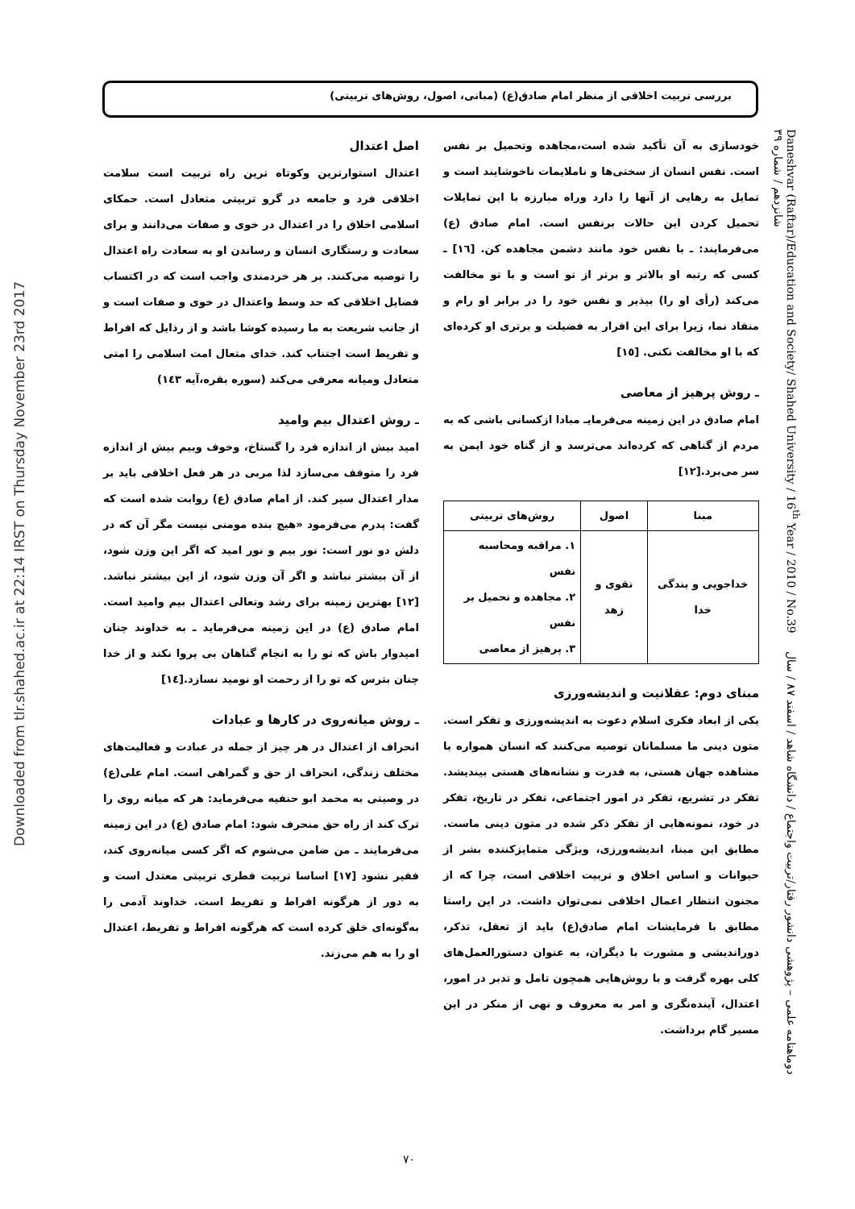بررسی تربیت اخلاقی از منظر امام صادق(ع) (مبانی، اصول، روش‌های تربیتی)
خودسازی به آن تأکید شده است،مجاهده وتحمیل بر نفس است. نفس انسان از سختی‌ها و ناملایمات ناخوشایند است و تمایل به رهایی از آنها را دارد وراه مبارزه با این تمایلات تحمیل کردن این حالات برنفس است. امام صادق (ع) می‌فرمایند: ـ با نفس خود مانند دشمن مجاهده کن. [١٦] ـ کسی که رتبه او بالاتر و برتر از تو است و با تو مخالفت می‌کند (رأی او را) بپذیر و نفس خود را در برابر او رام و منقاد نما، زیرا برای این اقرار به فضیلت و برتری او کرده‌ای که با او مخالفت نکنی. [١٥]
ـ روش پرهیز از معاصی
امام صادق در این زمینه می‌فرمایـ مبادا ازکسانی باشی که به مردم از گناهی که کرده‌اند می‌ترسد و از گناه خود ایمن به سر می‌برد.[١٢]
| مبنا | اصول | روش‌های تربیتی |
| --- | --- | --- |
| خداجویی و بندگی خدا | تقوی و زهد | ١. مراقبه ومحاسبه نفس ٢. مجاهده و تحمیل بر نفس ٣. پرهیز از معاصی |
مبنای دوم: عقلانیت و اندیشه‌ورزی
یکی از ابعاد فکری اسلام دعوت به اندیشه‌ورزی و تفکر است. متون دینی ما مسلمانان توصیه می‌کنند که انسان همواره با مشاهده جهان هستی، به قدرت و نشانه‌های هستی بیندیشد. تفکر در تشریع، تفکر در امور اجتماعی، تفکر در تاریخ، تفکر در خود، نمونه‌هایی از تفکر ذکر شده در متون دینی ماست. مطابق این مبنا، اندیشه‌ورزی، ویژگی متمایزکننده بشر از حیوانات و اساس اخلاق و تربیت اخلاقی است، چرا که از مجنون انتظار اعمال اخلاقی نمی‌توان داشت. در این راستا مطابق با فرمایشات امام صادق(ع) باید از تعقل، تذکر، دوراندیشی و مشورت با دیگران، به عنوان دستورالعمل‌های کلی بهره گرفت و با روش‌هایی همچون تامل و تدبر در امور، اعتدال، آینده‌نگری و امر به معروف و نهی از منکر در این مسیر گام برداشت.
اصل اعتدال
اعتدال استوارترین وکوتاه ترین راه تربیت است سلامت اخلاقی فرد و جامعه در گرو تربیتی متعادل است. حمکای اسلامی اخلاق را در اعتدال در خوی و صفات می‌دانند و برای سعادت و رستگاری انسان و رساندن او به سعادت راه اعتدال را توصیه می‌کنند. بر هر خردمندی واجب است که در اکتساب فضایل اخلاقی که حد وسط واعتدال در خوی و صفات است و از جانب شریعت به ما رسیده کوشا باشد و از رذایل که افراط و تفریط است اجتناب کند. خدای متعال امت اسلامی را امتی متعادل ومیانه معرفی می‌کند (سوره بقره،آیه ١٤٣)
ـ روش اعتدال بیم وامید
امید بیش از اندازه فرد را گستاخ، وخوف وبیم بیش از اندازه فرد را متوقف می‌سازد لذا مربی در هر فعل اخلاقی باید بر مدار اعتدال سیر کند. از امام صادق (ع) روابت شده است که گفت: پدرم می‌فرمود «هیچ بنده مومنی نیست مگر آن که در دلش دو نور است: نور بیم و نور امید که اگر این وزن شود، از آن بیشتر نباشد و اگر آن وزن شود، از این بیشتر نباشد.[١٢] بهترین زمینه برای رشد وتعالی اعتدال بیم وامید است. امام صادق (ع) در این زمینه می‌فرماید ـ به خداوند چنان امیدوار باش که تو را به انجام گناهان بی پروا نکند و از خدا چنان بترس که تو را از رحمت او نومید نسازد.[١٤]
ـ روش میانه‌روی در کارها و عبادات
انحراف از اعتدال در هر چیز از جمله در عبادت و فعالیت‌های مختلف زندگی، انحراف از حق و گمراهی است. امام علی(ع) در وصیتی به محمد ابو حنفیه می‌فرماید: هر که میانه روی را ترک کند از راه حق منحرف شود: امام صادق (ع) در این زمینه می‌فرمایند ـ من ضامن می‌شوم که اگر کسی میانه‌روی کند، فقیر نشود [١٧] اساسا تربیت فطری تربیتی معتدل است و به دور از هرگونه افراط و تفریط است. خداوند آدمی را به‌گونه‌ای خلق کرده است که هرگونه افراط و تفریط، اعتدال او را به هم می‌زند.
Daneshvar (Raftar)/Education and Society/ Shahed University / 16<sup>th</sup> Year / 2010 / No.39 دوماهنامه علمی – پژوهشی دانشور رفتار/تربیت واجتماع / دانشگاه شاهد / اسفند ٨٧ / سال شانزدهم / شماره ٣٩
Downloaded from tlr.shahed.ac.ir at 22:14 IRST on Thursday November 23rd 2017
٧٠